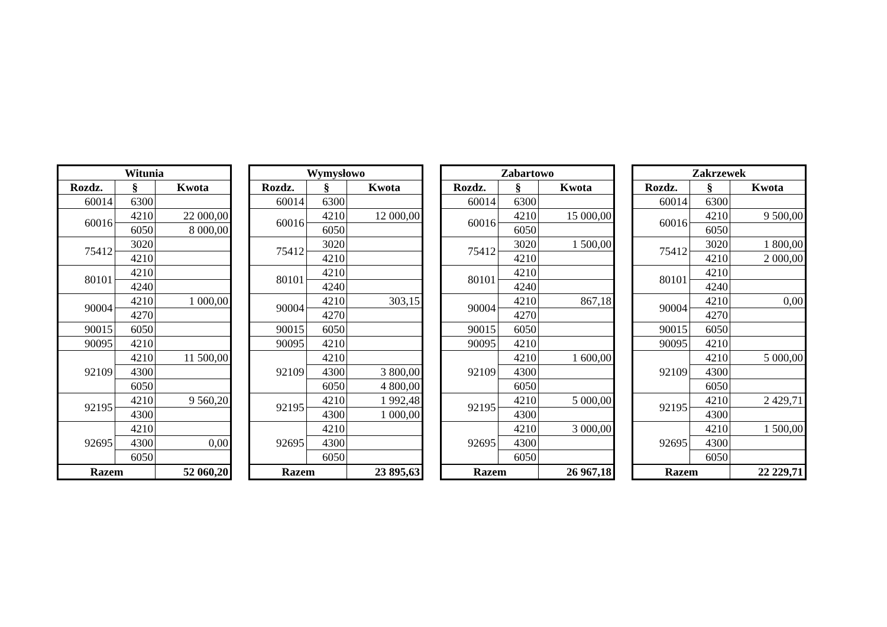| Witunia | | |
| --- | --- | --- |
| Rozdz. | § | Kwota |
| 60014 | 6300 | |
| 60016 | 4210 | 22 000,00 |
| | 6050 | 8 000,00 |
| 75412 | 3020 | |
| | 4210 | |
| 80101 | 4210 | |
| | 4240 | |
| 90004 | 4210 | 1 000,00 |
| | 4270 | |
| 90015 | 6050 | |
| 90095 | 4210 | |
| 92109 | 4210 | 11 500,00 |
| | 4300 | |
| | 6050 | |
| 92195 | 4210 | 9 560,20 |
| | 4300 | |
| 92695 | 4210 | |
| | 4300 | 0,00 |
| | 6050 | |
| Razem | | 52 060,20 |
| Wymysłowo | | |
| --- | --- | --- |
| Rozdz. | § | Kwota |
| 60014 | 6300 | |
| 60016 | 4210 | 12 000,00 |
| | 6050 | |
| 75412 | 3020 | |
| | 4210 | |
| 80101 | 4210 | |
| | 4240 | |
| 90004 | 4210 | 303,15 |
| | 4270 | |
| 90015 | 6050 | |
| 90095 | 4210 | |
| 92109 | 4210 | |
| | 4300 | 3 800,00 |
| | 6050 | 4 800,00 |
| 92195 | 4210 | 1 992,48 |
| | 4300 | 1 000,00 |
| 92695 | 4210 | |
| | 4300 | |
| | 6050 | |
| Razem | | 23 895,63 |
| Zabartowo | | |
| --- | --- | --- |
| Rozdz. | § | Kwota |
| 60014 | 6300 | |
| 60016 | 4210 | 15 000,00 |
| | 6050 | |
| 75412 | 3020 | 1 500,00 |
| | 4210 | |
| 80101 | 4210 | |
| | 4240 | |
| 90004 | 4210 | 867,18 |
| | 4270 | |
| 90015 | 6050 | |
| 90095 | 4210 | |
| 92109 | 4210 | 1 600,00 |
| | 4300 | |
| | 6050 | |
| 92195 | 4210 | 5 000,00 |
| | 4300 | |
| 92695 | 4210 | 3 000,00 |
| | 4300 | |
| | 6050 | |
| Razem | | 26 967,18 |
| Zakrzewek | | |
| --- | --- | --- |
| Rozdz. | § | Kwota |
| 60014 | 6300 | |
| 60016 | 4210 | 9 500,00 |
| | 6050 | |
| 75412 | 3020 | 1 800,00 |
| | 4210 | 2 000,00 |
| 80101 | 4210 | |
| | 4240 | |
| 90004 | 4210 | 0,00 |
| | 4270 | |
| 90015 | 6050 | |
| 90095 | 4210 | |
| 92109 | 4210 | 5 000,00 |
| | 4300 | |
| | 6050 | |
| 92195 | 4210 | 2 429,71 |
| | 4300 | |
| 92695 | 4210 | 1 500,00 |
| | 4300 | |
| | 6050 | |
| Razem | | 22 229,71 |